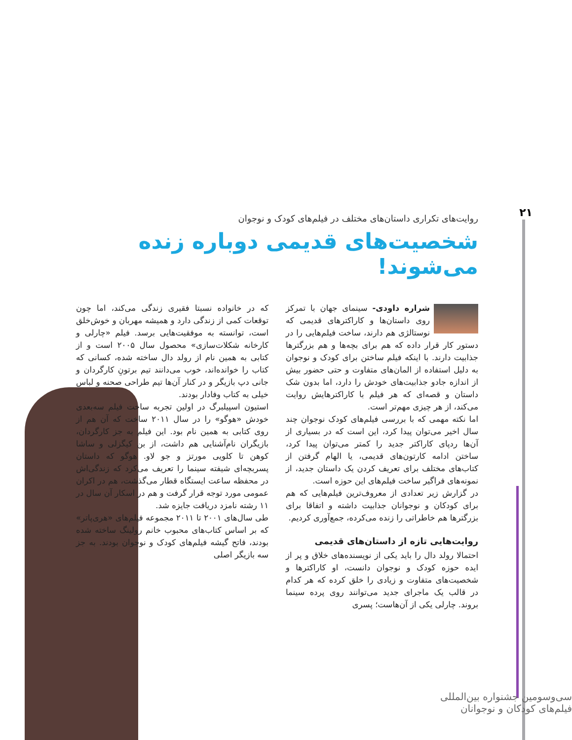۲۱
روایت‌های تکراری داستان‌های مختلف در فیلم‌های کودک و نوجوان
شخصیت‌های قدیمی دوباره زنده می‌شوند!
شراره داودی- سینمای جهان با تمرکز روی داستان‌ها و کاراکترهای قدیمی که نوستالژی هم دارند، ساخت فیلم‌هایی را در دستور کار قرار داده که هم برای بچه‌ها و هم بزرگترها جذابیت دارند. با اینکه فیلم ساختن برای کودک و نوجوان به دلیل استفاده از المان‌های متفاوت و حتی حضور بیش از اندازه جادو جذابیت‌های خودش را دارد، اما بدون شک داستان و قصه‌ای که هر فیلم با کاراکترهایش روایت می‌کند، از هر چیزی مهم‌تر است.
اما نکته مهمی که با بررسی فیلم‌های کودک نوجوان چند سال اخیر می‌توان پیدا کرد، این است که در بسیاری از آن‌ها ردپای کاراکتر جدید را کمتر می‌توان پیدا کرد، ساختن ادامه کارتون‌های قدیمی، یا الهام گرفتن از کتاب‌های مختلف برای تعریف کردن یک داستان جدید، از نمونه‌های فراگیر ساخت فیلم‌های این حوزه است.
در گزارش زیر تعدادی از معروف‌ترین فیلم‌هایی که هم برای کودکان و نوجوانان جذابیت داشته و اتفاقا برای بزرگترها هم خاطراتی را زنده می‌کرده، جمع‌آوری کردیم.
روایت‌هایی تازه از داستان‌های قدیمی
احتمالا رولد دال را باید یکی از نویسنده‌های خلاق و پر از ایده حوزه کودک و نوجوان دانست، او کاراکترها و شخصیت‌های متفاوت و زیادی را خلق کرده که هر کدام در قالب یک ماجرای جدید می‌توانند روی پرده سینما بروند. چارلی یکی از آن‌هاست؛ پسری
که در خانواده نسبتا فقیری زندگی می‌کند، اما چون توقعات کمی از زندگی دارد و همیشه مهربان و خوش‌خلق است، توانسته به موفقیت‌هایی برسد. فیلم «چارلی و کارخانه شکلات‌سازی» محصول سال ۲۰۰۵ است و از کتابی به همین نام از رولد دال ساخته شده، کسانی که کتاب را خوانده‌اند، خوب می‌دانند تیم برتونِ کارگردان و جانی دپ بازیگر و در کنار آن‌ها تیم طراحی صحنه و لباس خیلی به کتاب وفادار بودند.
استیون اسپیلبرگ در اولین تجربه ساخت فیلم سه‌بعدی خودش «هوگو» را در سال ۲۰۱۱ ساخت که آن هم از روی کتابی به همین نام بود. این فیلم به جز کارگردان، بازیگران نام‌آشنایی هم داشت، از بن کیگزلی و ساشا کوهن تا کلویی مورتز و جو لاو. هوگو که داستان پسربچه‌ای شیفته سینما را تعریف می‌کرد که زندگی‌اش در محفظه ساعت ایستگاه قطار می‌گذشت، هم در اکران عمومی مورد توجه قرار گرفت و هم در اسکار آن سال در ۱۱ رشته نامزد دریافت جایزه شد.
طی سال‌های ۲۰۰۱ تا ۲۰۱۱ مجموعه فیلم‌های «هری‌پاتر» که بر اساس کتاب‌های محبوب خانم رولینگ ساخته شده بودند، فاتح گیشه فیلم‌های کودک و نوجوان بودند. به جز سه بازیگر اصلی
سی‌وسومین جشنواره بین‌المللی فیلم‌های کودکان و نوجوانان